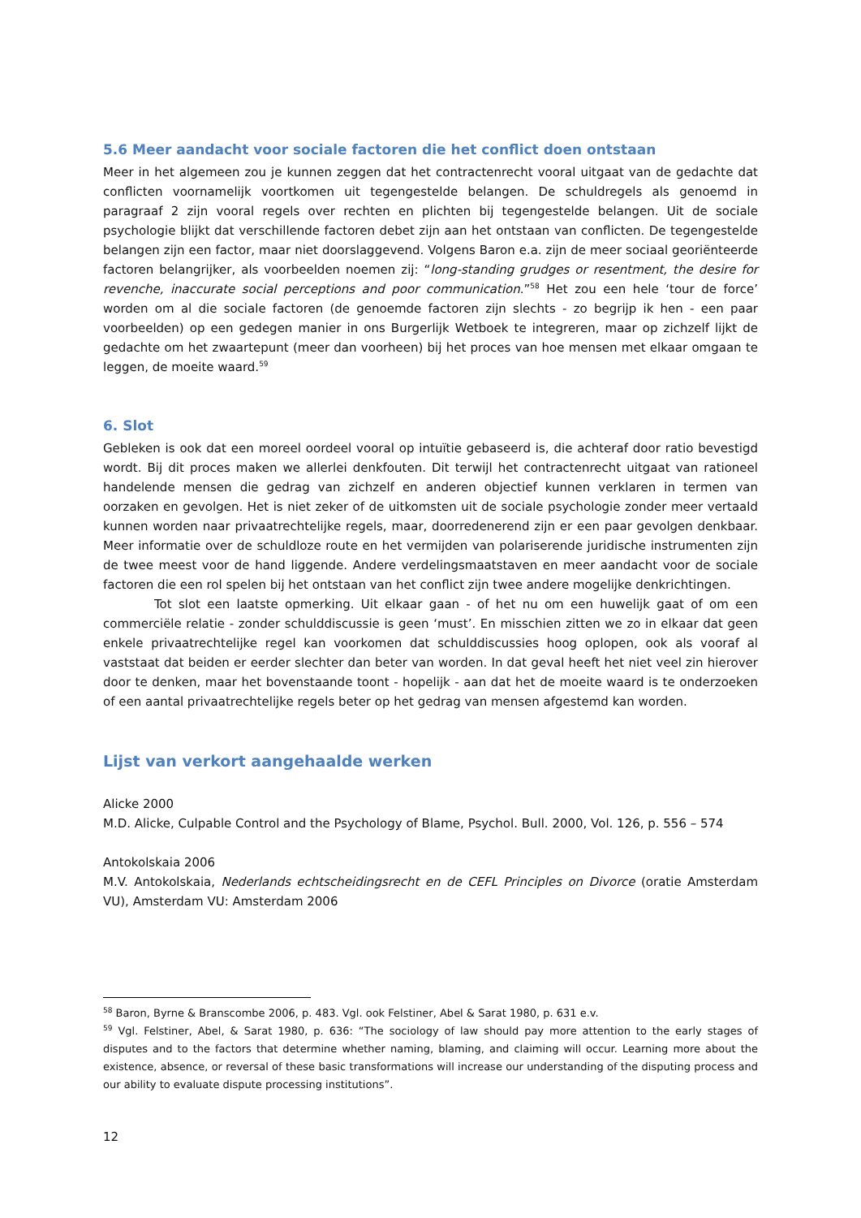5.6 Meer aandacht voor sociale factoren die het conflict doen ontstaan
Meer in het algemeen zou je kunnen zeggen dat het contractenrecht vooral uitgaat van de gedachte dat conflicten voornamelijk voortkomen uit tegengestelde belangen. De schuldregels als genoemd in paragraaf 2 zijn vooral regels over rechten en plichten bij tegengestelde belangen. Uit de sociale psychologie blijkt dat verschillende factoren debet zijn aan het ontstaan van conflicten. De tegengestelde belangen zijn een factor, maar niet doorslaggevend. Volgens Baron e.a. zijn de meer sociaal georiënteerde factoren belangrijker, als voorbeelden noemen zij: “long-standing grudges or resentment, the desire for revenche, inaccurate social perceptions and poor communication.”<sup>58</sup> Het zou een hele ‘tour de force’ worden om al die sociale factoren (de genoemde factoren zijn slechts - zo begrijp ik hen - een paar voorbeelden) op een gedegen manier in ons Burgerlijk Wetboek te integreren, maar op zichzelf lijkt de gedachte om het zwaartepunt (meer dan voorheen) bij het proces van hoe mensen met elkaar omgaan te leggen, de moeite waard.<sup>59</sup>
6. Slot
Gebleken is ook dat een moreel oordeel vooral op intuïtie gebaseerd is, die achteraf door ratio bevestigd wordt. Bij dit proces maken we allerlei denkfouten. Dit terwijl het contractenrecht uitgaat van rationeel handelende mensen die gedrag van zichzelf en anderen objectief kunnen verklaren in termen van oorzaken en gevolgen. Het is niet zeker of de uitkomsten uit de sociale psychologie zonder meer vertaald kunnen worden naar privaatrechtelijke regels, maar, doorredenerend zijn er een paar gevolgen denkbaar. Meer informatie over de schuldloze route en het vermijden van polariserende juridische instrumenten zijn de twee meest voor de hand liggende. Andere verdelingsmaatstaven en meer aandacht voor de sociale factoren die een rol spelen bij het ontstaan van het conflict zijn twee andere mogelijke denkrichtingen.
Tot slot een laatste opmerking. Uit elkaar gaan - of het nu om een huwelijk gaat of om een commerciële relatie - zonder schulddiscussie is geen ‘must’. En misschien zitten we zo in elkaar dat geen enkele privaatrechtelijke regel kan voorkomen dat schulddiscussies hoog oplopen, ook als vooraf al vaststaat dat beiden er eerder slechter dan beter van worden. In dat geval heeft het niet veel zin hierover door te denken, maar het bovenstaande toont - hopelijk - aan dat het de moeite waard is te onderzoeken of een aantal privaatrechtelijke regels beter op het gedrag van mensen afgestemd kan worden.
Lijst van verkort aangehaalde werken
Alicke 2000
M.D. Alicke, Culpable Control and the Psychology of Blame, Psychol. Bull. 2000, Vol. 126, p. 556 – 574
Antokolskaia 2006
M.V. Antokolskaia, Nederlands echtscheidingsrecht en de CEFL Principles on Divorce (oratie Amsterdam VU), Amsterdam VU: Amsterdam 2006
<sup>58</sup> Baron, Byrne & Branscombe 2006, p. 483. Vgl. ook Felstiner, Abel & Sarat 1980, p. 631 e.v.
<sup>59</sup> Vgl. Felstiner, Abel, & Sarat 1980, p. 636: “The sociology of law should pay more attention to the early stages of disputes and to the factors that determine whether naming, blaming, and claiming will occur. Learning more about the existence, absence, or reversal of these basic transformations will increase our understanding of the disputing process and our ability to evaluate dispute processing institutions”.
12